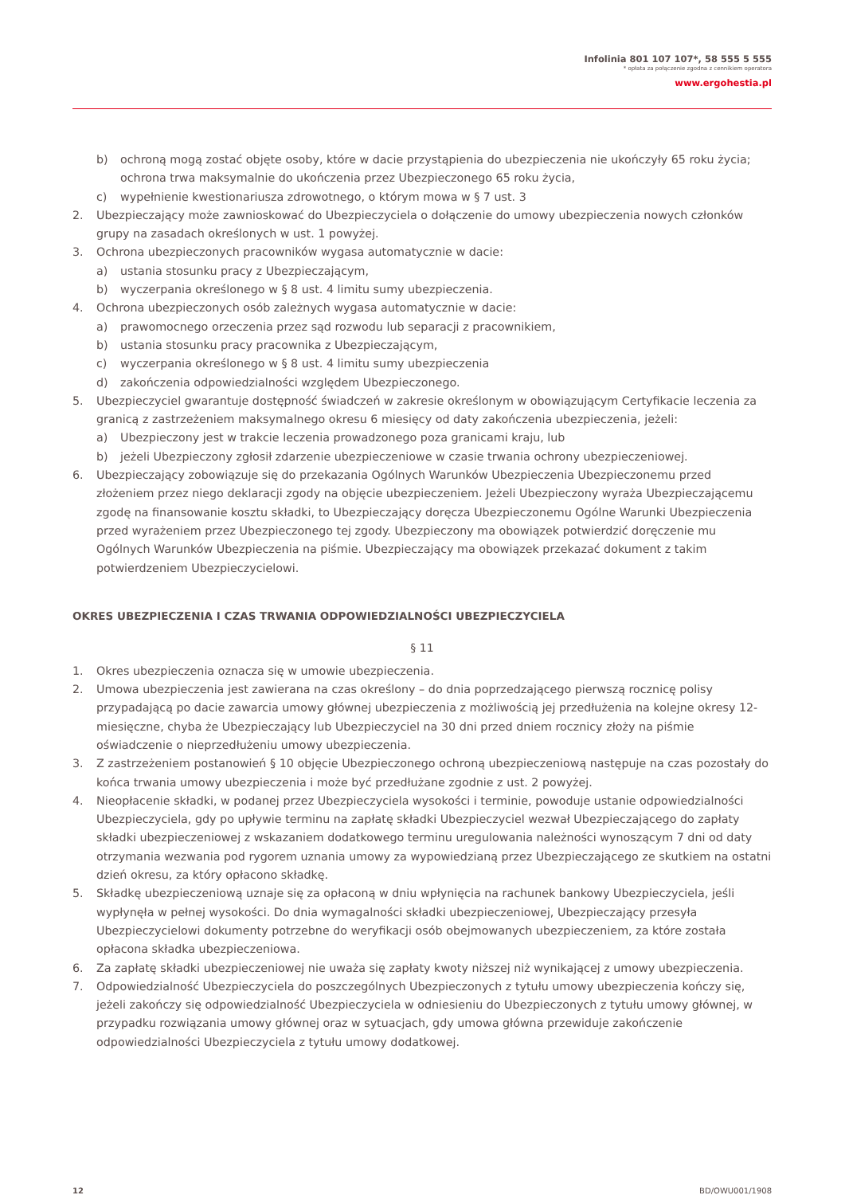Infolinia 801 107 107*, 58 555 5 555
* opłata za połączenie zgodna z cennikiem operatora
www.ergohestia.pl
b) ochroną mogą zostać objęte osoby, które w dacie przystąpienia do ubezpieczenia nie ukończyły 65 roku życia; ochrona trwa maksymalnie do ukończenia przez Ubezpieczonego 65 roku życia,
c) wypełnienie kwestionariusza zdrowotnego, o którym mowa w § 7 ust. 3
2. Ubezpieczający może zawnioskować do Ubezpieczyciela o dołączenie do umowy ubezpieczenia nowych członków grupy na zasadach określonych w ust. 1 powyżej.
3. Ochrona ubezpieczonych pracowników wygasa automatycznie w dacie:
a) ustania stosunku pracy z Ubezpieczającym,
b) wyczerpania określonego w § 8 ust. 4 limitu sumy ubezpieczenia.
4. Ochrona ubezpieczonych osób zależnych wygasa automatycznie w dacie:
a) prawomocnego orzeczenia przez sąd rozwodu lub separacji z pracownikiem,
b) ustania stosunku pracy pracownika z Ubezpieczającym,
c) wyczerpania określonego w § 8 ust. 4 limitu sumy ubezpieczenia
d) zakończenia odpowiedzialności względem Ubezpieczonego.
5. Ubezpieczyciel gwarantuje dostępność świadczeń w zakresie określonym w obowiązującym Certyfikacie leczenia za granicą z zastrzeżeniem maksymalnego okresu 6 miesięcy od daty zakończenia ubezpieczenia, jeżeli:
a) Ubezpieczony jest w trakcie leczenia prowadzonego poza granicami kraju, lub
b) jeżeli Ubezpieczony zgłosił zdarzenie ubezpieczeniowe w czasie trwania ochrony ubezpieczeniowej.
6. Ubezpieczający zobowiązuje się do przekazania Ogólnych Warunków Ubezpieczenia Ubezpieczonemu przed złożeniem przez niego deklaracji zgody na objęcie ubezpieczeniem. Jeżeli Ubezpieczony wyraża Ubezpieczającemu zgodę na finansowanie kosztu składki, to Ubezpieczający doręcza Ubezpieczonemu Ogólne Warunki Ubezpieczenia przed wyrażeniem przez Ubezpieczonego tej zgody. Ubezpieczony ma obowiązek potwierdzić doręczenie mu Ogólnych Warunków Ubezpieczenia na piśmie. Ubezpieczający ma obowiązek przekazać dokument z takim potwierdzeniem Ubezpieczycielowi.
OKRES UBEZPIECZENIA I CZAS TRWANIA ODPOWIEDZIALNOŚCI UBEZPIECZYCIELA
§ 11
1. Okres ubezpieczenia oznacza się w umowie ubezpieczenia.
2. Umowa ubezpieczenia jest zawierana na czas określony – do dnia poprzedzającego pierwszą rocznicę polisy przypadającą po dacie zawarcia umowy głównej ubezpieczenia z możliwością jej przedłużenia na kolejne okresy 12-miesięczne, chyba że Ubezpieczający lub Ubezpieczyciel na 30 dni przed dniem rocznicy złoży na piśmie oświadczenie o nieprzedłużeniu umowy ubezpieczenia.
3. Z zastrzeżeniem postanowień § 10 objęcie Ubezpieczonego ochroną ubezpieczeniową następuje na czas pozostały do końca trwania umowy ubezpieczenia i może być przedłużane zgodnie z ust. 2 powyżej.
4. Nieopłacenie składki, w podanej przez Ubezpieczyciela wysokości i terminie, powoduje ustanie odpowiedzialności Ubezpieczyciela, gdy po upływie terminu na zapłatę składki Ubezpieczyciel wezwał Ubezpieczającego do zapłaty składki ubezpieczeniowej z wskazaniem dodatkowego terminu uregulowania należności wynoszącym 7 dni od daty otrzymania wezwania pod rygorem uznania umowy za wypowiedzianą przez Ubezpieczającego ze skutkiem na ostatni dzień okresu, za który opłacono składkę.
5. Składkę ubezpieczeniową uznaje się za opłaconą w dniu wpłynięcia na rachunek bankowy Ubezpieczyciela, jeśli wypłynęła w pełnej wysokości. Do dnia wymagalności składki ubezpieczeniowej, Ubezpieczający przesyła Ubezpieczycielowi dokumenty potrzebne do weryfikacji osób obejmowanych ubezpieczeniem, za które została opłacona składka ubezpieczeniowa.
6. Za zapłatę składki ubezpieczeniowej nie uważa się zapłaty kwoty niższej niż wynikającej z umowy ubezpieczenia.
7. Odpowiedzialność Ubezpieczyciela do poszczególnych Ubezpieczonych z tytułu umowy ubezpieczenia kończy się, jeżeli zakończy się odpowiedzialność Ubezpieczyciela w odniesieniu do Ubezpieczonych z tytułu umowy głównej, w przypadku rozwiązania umowy głównej oraz w sytuacjach, gdy umowa główna przewiduje zakończenie odpowiedzialności Ubezpieczyciela z tytułu umowy dodatkowej.
12 BD/OWU001/1908